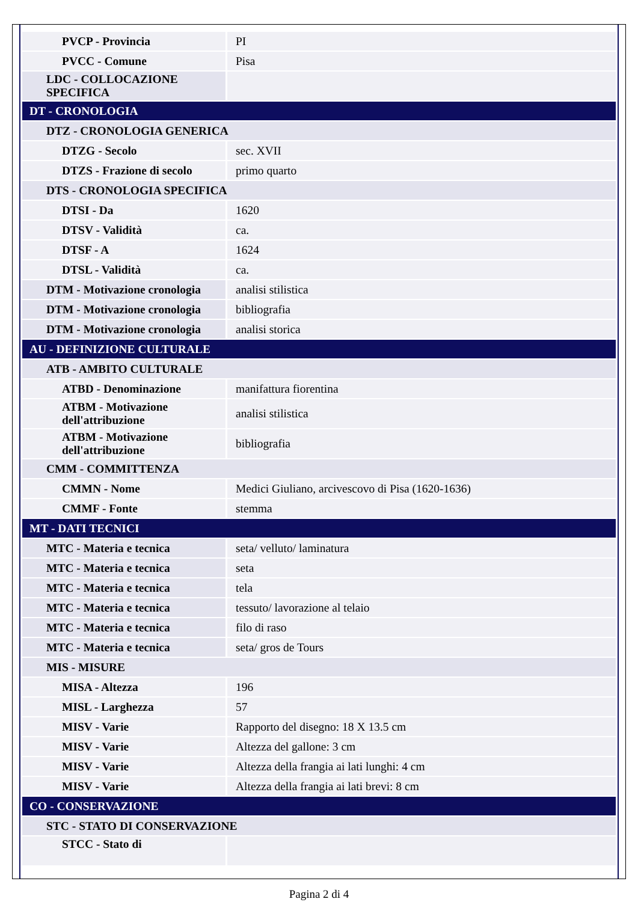| PVCP - Provincia | PI |
| PVCC - Comune | Pisa |
| LDC - COLLOCAZIONE SPECIFICA | |
| DT - CRONOLOGIA | |
| DTZ - CRONOLOGIA GENERICA | |
| DTZG - Secolo | sec. XVII |
| DTZS - Frazione di secolo | primo quarto |
| DTS - CRONOLOGIA SPECIFICA | |
| DTSI - Da | 1620 |
| DTSV - Validità | ca. |
| DTSF - A | 1624 |
| DTSL - Validità | ca. |
| DTM - Motivazione cronologia | analisi stilistica |
| DTM - Motivazione cronologia | bibliografia |
| DTM - Motivazione cronologia | analisi storica |
| AU - DEFINIZIONE CULTURALE | |
| ATB - AMBITO CULTURALE | |
| ATBD - Denominazione | manifattura fiorentina |
| ATBM - Motivazione dell'attribuzione | analisi stilistica |
| ATBM - Motivazione dell'attribuzione | bibliografia |
| CMM - COMMITTENZA | |
| CMMN - Nome | Medici Giuliano, arcivescovo di Pisa (1620-1636) |
| CMMF - Fonte | stemma |
| MT - DATI TECNICI | |
| MTC - Materia e tecnica | seta/ velluto/ laminatura |
| MTC - Materia e tecnica | seta |
| MTC - Materia e tecnica | tela |
| MTC - Materia e tecnica | tessuto/ lavorazione al telaio |
| MTC - Materia e tecnica | filo di raso |
| MTC - Materia e tecnica | seta/ gros de Tours |
| MIS - MISURE | |
| MISA - Altezza | 196 |
| MISL - Larghezza | 57 |
| MISV - Varie | Rapporto del disegno: 18 X 13.5 cm |
| MISV - Varie | Altezza del gallone: 3 cm |
| MISV - Varie | Altezza della frangia ai lati lunghi: 4 cm |
| MISV - Varie | Altezza della frangia ai lati brevi: 8 cm |
| CO - CONSERVAZIONE | |
| STC - STATO DI CONSERVAZIONE | |
| STCC - Stato di | |
Pagina 2 di 4